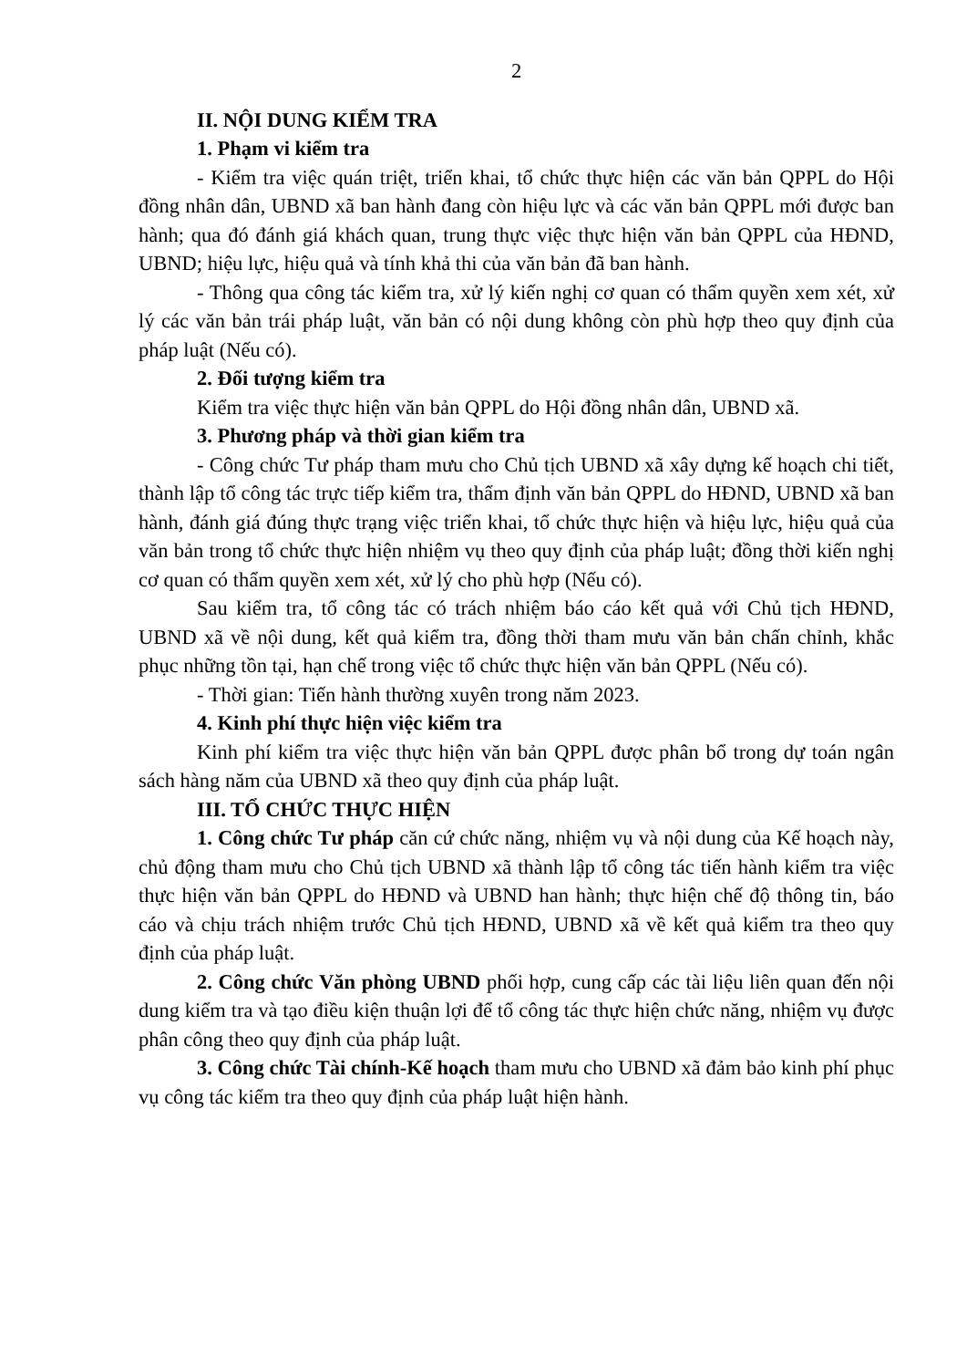2
II. NỘI DUNG KIỂM TRA
1. Phạm vi kiểm tra
- Kiểm tra việc quán triệt, triển khai, tổ chức thực hiện các văn bản QPPL do Hội đồng nhân dân, UBND xã ban hành đang còn hiệu lực và các văn bản QPPL mới được ban hành; qua đó đánh giá khách quan, trung thực việc thực hiện văn bản QPPL của HĐND, UBND; hiệu lực, hiệu quả và tính khả thi của văn bản đã ban hành.
- Thông qua công tác kiểm tra, xử lý kiến nghị cơ quan có thẩm quyền xem xét, xử lý các văn bản trái pháp luật, văn bản có nội dung không còn phù hợp theo quy định của pháp luật (Nếu có).
2. Đối tượng kiểm tra
Kiểm tra việc thực hiện văn bản QPPL do Hội đồng nhân dân, UBND xã.
3. Phương pháp và thời gian kiểm tra
- Công chức Tư pháp tham mưu cho Chủ tịch UBND xã xây dựng kế hoạch chi tiết, thành lập tổ công tác trực tiếp kiểm tra, thẩm định văn bản QPPL do HĐND, UBND xã ban hành, đánh giá đúng thực trạng việc triển khai, tổ chức thực hiện và hiệu lực, hiệu quả của văn bản trong tổ chức thực hiện nhiệm vụ theo quy định của pháp luật; đồng thời kiến nghị cơ quan có thẩm quyền xem xét, xử lý cho phù hợp (Nếu có).
Sau kiểm tra, tổ công tác có trách nhiệm báo cáo kết quả với Chủ tịch HĐND, UBND xã về nội dung, kết quả kiểm tra, đồng thời tham mưu văn bản chấn chỉnh, khắc phục những tồn tại, hạn chế trong việc tổ chức thực hiện văn bản QPPL (Nếu có).
- Thời gian: Tiến hành thường xuyên trong năm 2023.
4. Kinh phí thực hiện việc kiểm tra
Kinh phí kiểm tra việc thực hiện văn bản QPPL được phân bổ trong dự toán ngân sách hàng năm của UBND xã theo quy định của pháp luật.
III. TỔ CHỨC THỰC HIỆN
1. Công chức Tư pháp căn cứ chức năng, nhiệm vụ và nội dung của Kế hoạch này, chủ động tham mưu cho Chủ tịch UBND xã thành lập tổ công tác tiến hành kiểm tra việc thực hiện văn bản QPPL do HĐND và UBND han hành; thực hiện chế độ thông tin, báo cáo và chịu trách nhiệm trước Chủ tịch HĐND, UBND xã về kết quả kiểm tra theo quy định của pháp luật.
2. Công chức Văn phòng UBND phối hợp, cung cấp các tài liệu liên quan đến nội dung kiểm tra và tạo điều kiện thuận lợi để tổ công tác thực hiện chức năng, nhiệm vụ được phân công theo quy định của pháp luật.
3. Công chức Tài chính-Kế hoạch tham mưu cho UBND xã đảm bảo kinh phí phục vụ công tác kiểm tra theo quy định của pháp luật hiện hành.